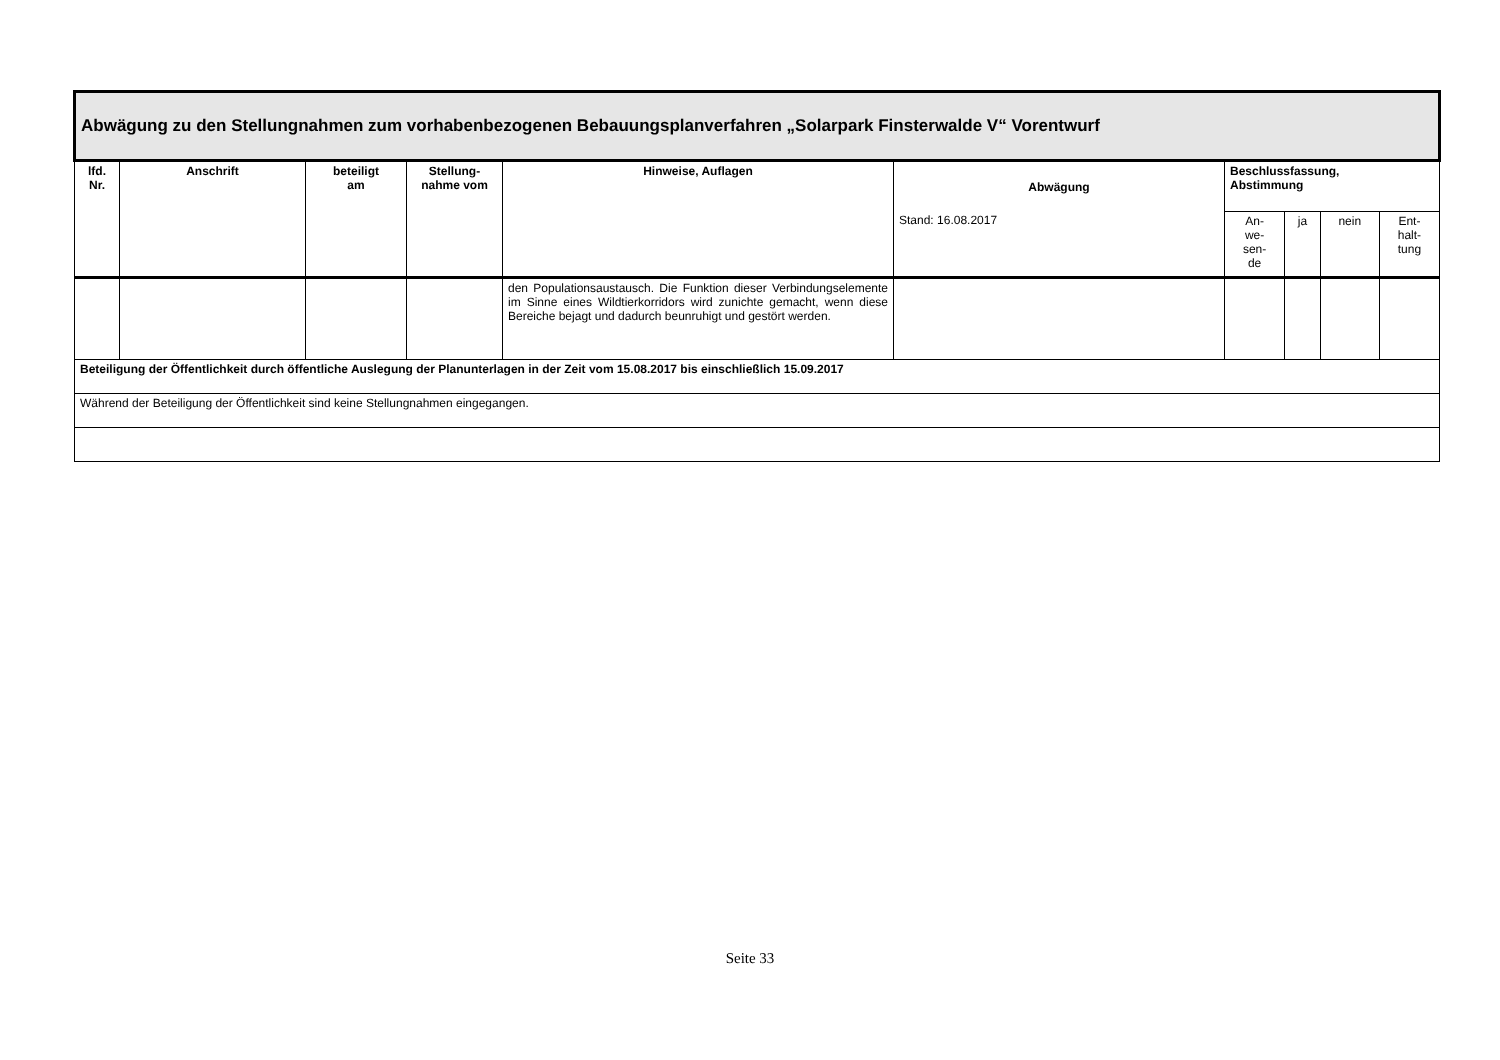| Abwägung zu den Stellungnahmen zum vorhabenbezogenen Bebauungsplanverfahren „Solarpark Finsterwalde V“ Vorentwurf | | | | | | | | | |
| lfd. Nr. | Anschrift | beteiligt am | Stellung- nahme vom | Hinweise, Auflagen | Abwägung | Beschlussfassung, Abstimmung | | | |
| | | | | | Stand: 16.08.2017 | An- we- sen- de | ja | nein | Ent- halt- tung |
| | | | | den Populationsaustausch. Die Funktion dieser Verbindungselemente im Sinne eines Wildtierkorridors wird zunichte gemacht, wenn diese Bereiche bejagt und dadurch beunruhigt und gestört werden. | | | | | |
| Beteiligung der Öffentlichkeit durch öffentliche Auslegung der Planunterlagen in der Zeit vom 15.08.2017 bis einschließlich 15.09.2017 | | | | | | | | | |
| Während der Beteiligung der Öffentlichkeit sind keine Stellungnahmen eingegangen. | | | | | | | | | |
Seite 33